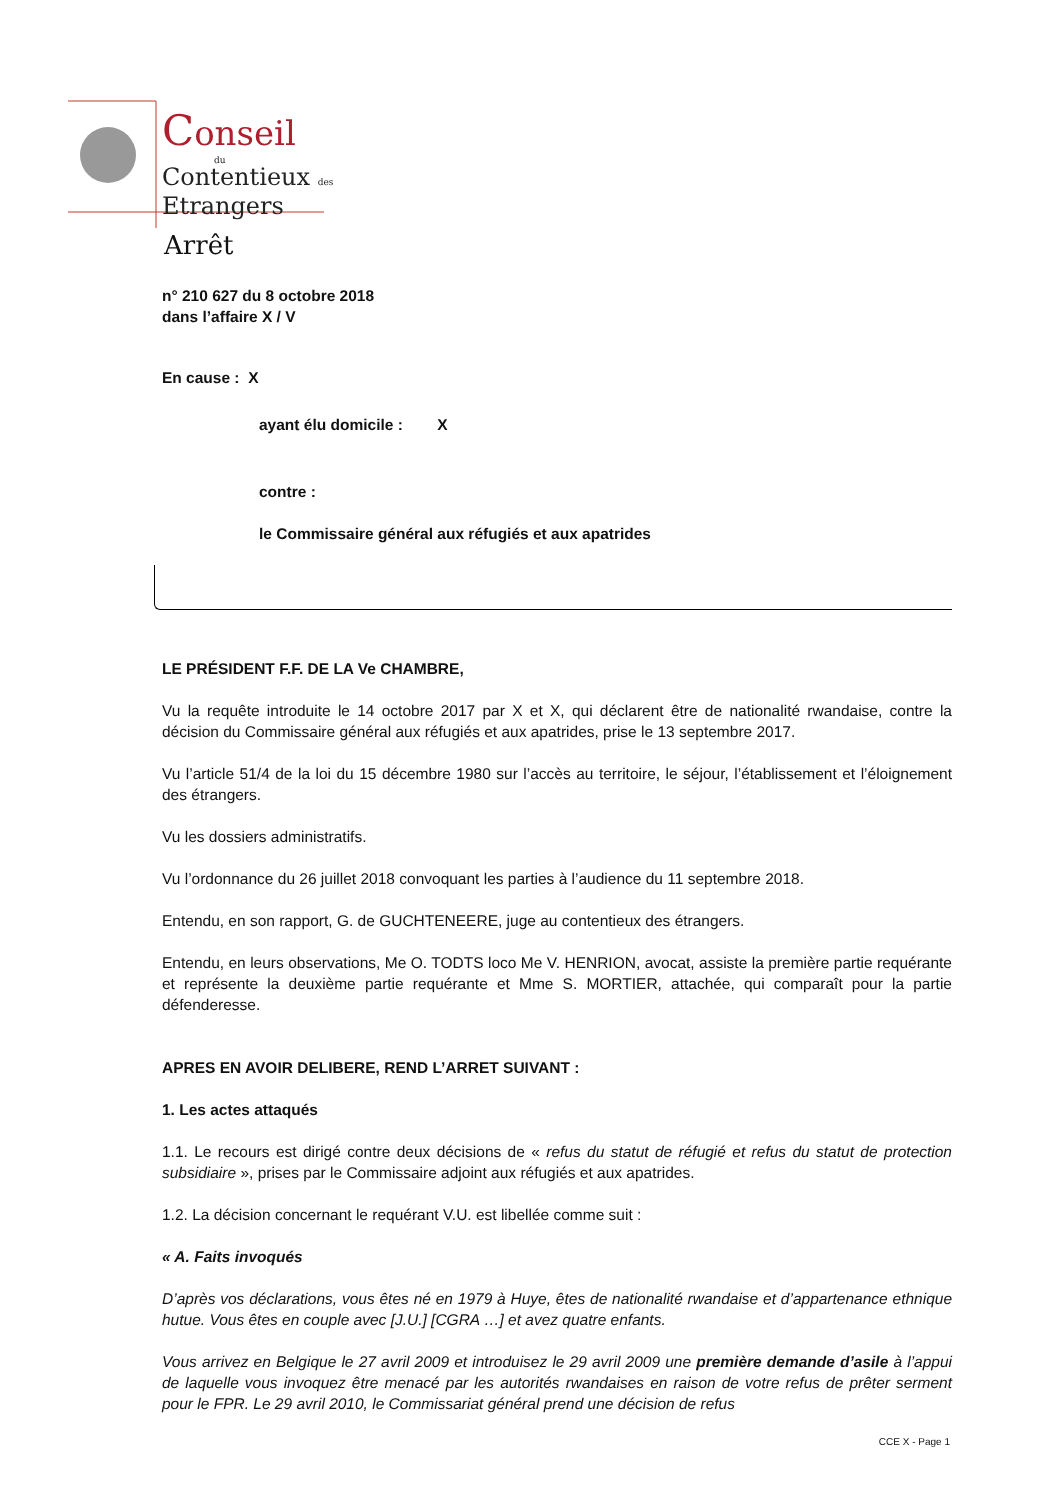Conseil
du
Contentieux des
Etrangers
Arrêt
n° 210 627 du 8 octobre 2018
dans l’affaire X / V
En cause : X
ayant élu domicile : X
contre :
le Commissaire général aux réfugiés et aux apatrides
LE PRÉSIDENT F.F. DE LA Ve CHAMBRE,
Vu la requête introduite le 14 octobre 2017 par X et X, qui déclarent être de nationalité rwandaise, contre la décision du Commissaire général aux réfugiés et aux apatrides, prise le 13 septembre 2017.
Vu l’article 51/4 de la loi du 15 décembre 1980 sur l’accès au territoire, le séjour, l’établissement et l’éloignement des étrangers.
Vu les dossiers administratifs.
Vu l’ordonnance du 26 juillet 2018 convoquant les parties à l’audience du 11 septembre 2018.
Entendu, en son rapport, G. de GUCHTENEERE, juge au contentieux des étrangers.
Entendu, en leurs observations, Me O. TODTS loco Me V. HENRION, avocat, assiste la première partie requérante et représente la deuxième partie requérante et Mme S. MORTIER, attachée, qui comparaît pour la partie défenderesse.
APRES EN AVOIR DELIBERE, REND L’ARRET SUIVANT :
1. Les actes attaqués
1.1. Le recours est dirigé contre deux décisions de « refus du statut de réfugié et refus du statut de protection subsidiaire », prises par le Commissaire adjoint aux réfugiés et aux apatrides.
1.2. La décision concernant le requérant V.U. est libellée comme suit :
« A. Faits invoqués
D’après vos déclarations, vous êtes né en 1979 à Huye, êtes de nationalité rwandaise et d’appartenance ethnique hutue. Vous êtes en couple avec [J.U.] [CGRA …] et avez quatre enfants.
Vous arrivez en Belgique le 27 avril 2009 et introduisez le 29 avril 2009 une première demande d’asile à l’appui de laquelle vous invoquez être menacé par les autorités rwandaises en raison de votre refus de prêter serment pour le FPR. Le 29 avril 2010, le Commissariat général prend une décision de refus
CCE X - Page 1